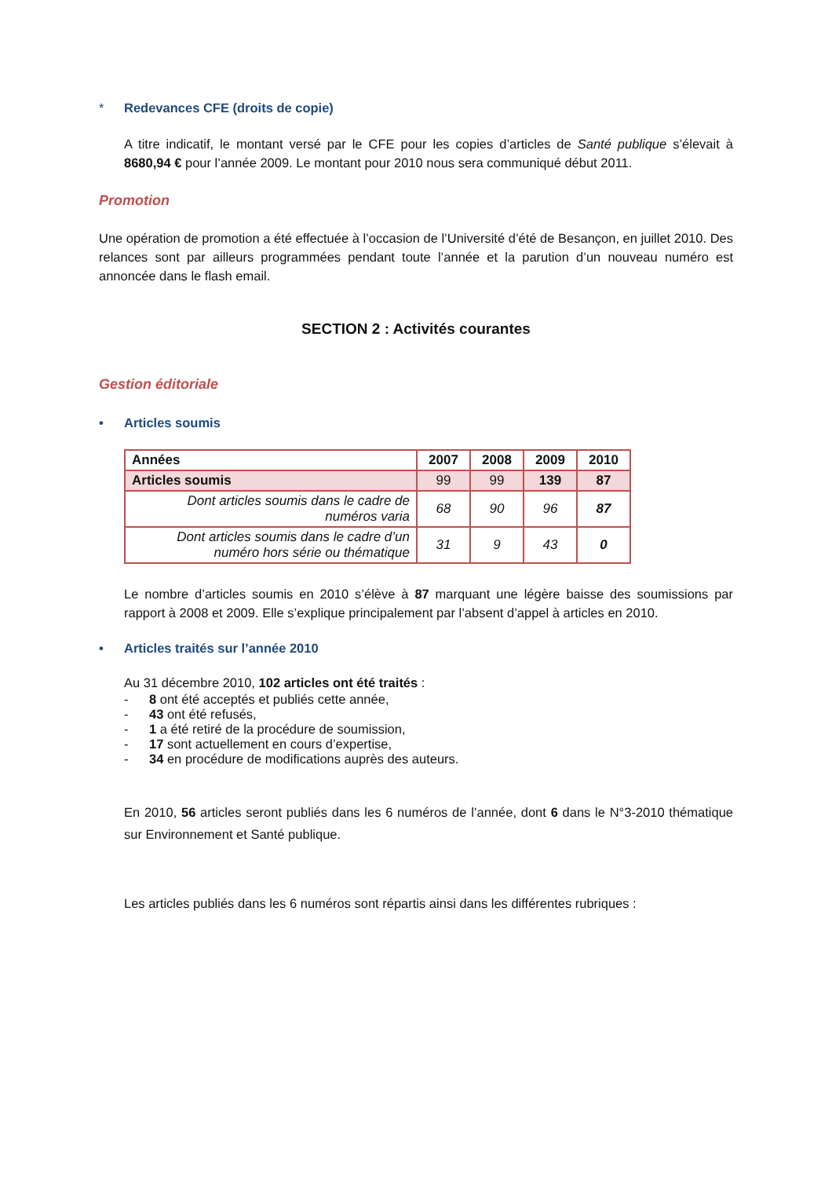* Redevances CFE (droits de copie)
A titre indicatif, le montant versé par le CFE pour les copies d’articles de Santé publique s’élevait à 8680,94 € pour l’année 2009. Le montant pour 2010 nous sera communiqué début 2011.
Promotion
Une opération de promotion a été effectuée à l’occasion de l’Université d’été de Besançon, en juillet 2010. Des relances sont par ailleurs programmées pendant toute l’année et la parution d’un nouveau numéro est annoncée dans le flash email.
SECTION 2 : Activités courantes
Gestion éditoriale
• Articles soumis
| Années | 2007 | 2008 | 2009 | 2010 |
| --- | --- | --- | --- | --- |
| Articles soumis | 99 | 99 | 139 | 87 |
| Dont articles soumis dans le cadre de numéros varia | 68 | 90 | 96 | 87 |
| Dont articles soumis dans le cadre d’un numéro hors série ou thématique | 31 | 9 | 43 | 0 |
Le nombre d’articles soumis en 2010 s’élève à 87 marquant une légère baisse des soumissions par rapport à 2008 et 2009. Elle s’explique principalement par l’absent d’appel à articles en 2010.
• Articles traités sur l’année 2010
Au 31 décembre 2010, 102 articles ont été traités :
- 8 ont été acceptés et publiés cette année,
- 43 ont été refusés,
- 1 a été retiré de la procédure de soumission,
- 17 sont actuellement en cours d’expertise,
- 34 en procédure de modifications auprès des auteurs.
En 2010, 56 articles seront publiés dans les 6 numéros de l’année, dont 6 dans le N°3-2010 thématique sur Environnement et Santé publique.
Les articles publiés dans les 6 numéros sont répartis ainsi dans les différentes rubriques :